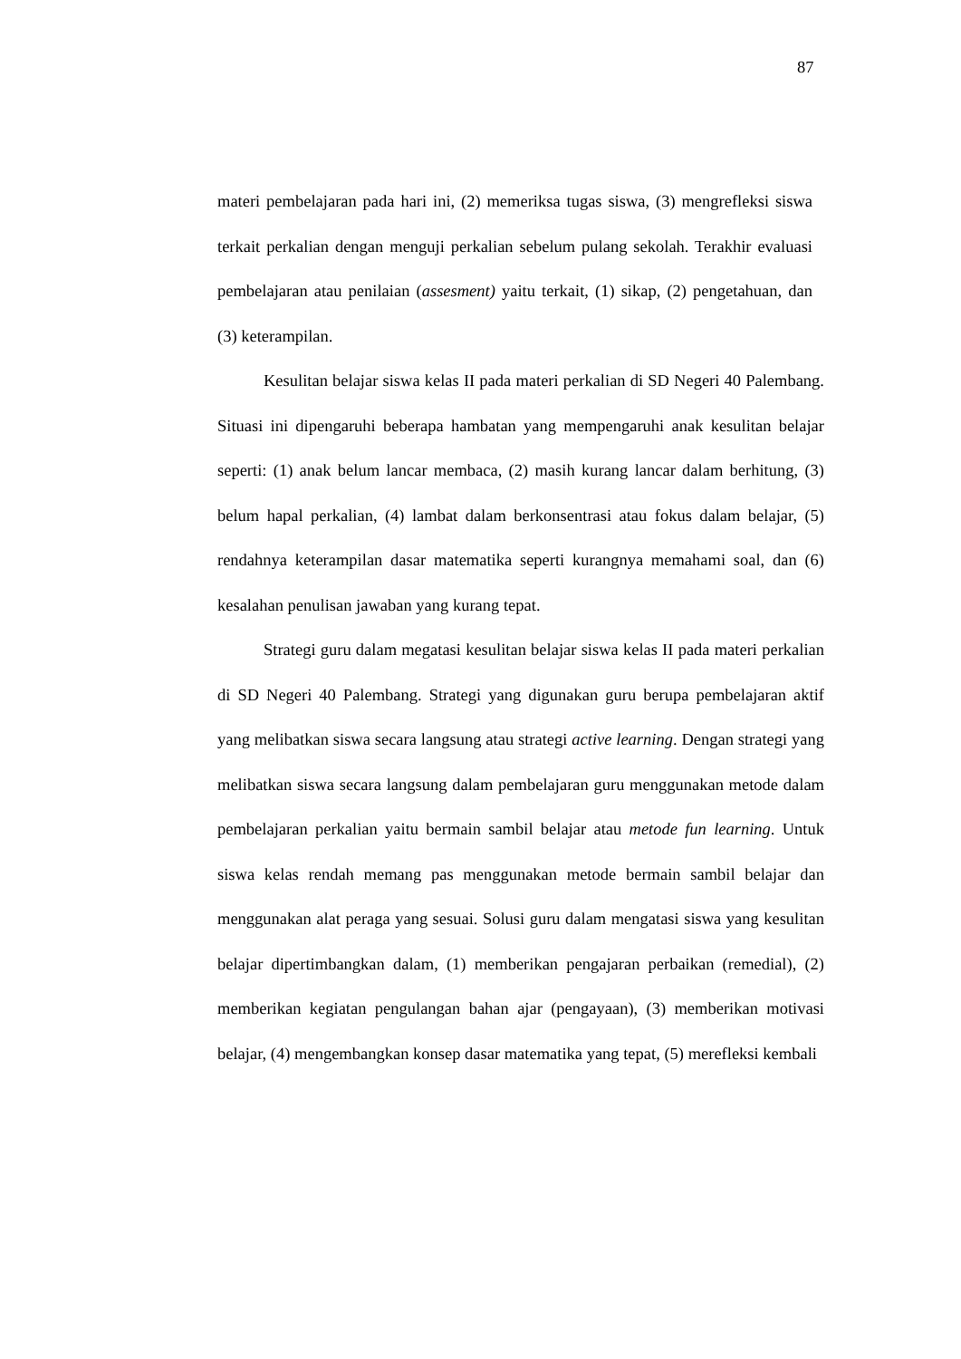87
materi pembelajaran pada hari ini, (2) memeriksa tugas siswa, (3) mengrefleksi siswa terkait perkalian dengan menguji perkalian sebelum pulang sekolah. Terakhir evaluasi pembelajaran atau penilaian (assesment) yaitu terkait, (1) sikap, (2) pengetahuan, dan (3) keterampilan.
Kesulitan belajar siswa kelas II pada materi perkalian di SD Negeri 40 Palembang. Situasi ini dipengaruhi beberapa hambatan yang mempengaruhi anak kesulitan belajar seperti: (1) anak belum lancar membaca, (2) masih kurang lancar dalam berhitung, (3) belum hapal perkalian, (4) lambat dalam berkonsentrasi atau fokus dalam belajar, (5) rendahnya keterampilan dasar matematika seperti kurangnya memahami soal, dan (6) kesalahan penulisan jawaban yang kurang tepat.
Strategi guru dalam megatasi kesulitan belajar siswa kelas II pada materi perkalian di SD Negeri 40 Palembang. Strategi yang digunakan guru berupa pembelajaran aktif yang melibatkan siswa secara langsung atau strategi active learning. Dengan strategi yang melibatkan siswa secara langsung dalam pembelajaran guru menggunakan metode dalam pembelajaran perkalian yaitu bermain sambil belajar atau metode fun learning. Untuk siswa kelas rendah memang pas menggunakan metode bermain sambil belajar dan menggunakan alat peraga yang sesuai. Solusi guru dalam mengatasi siswa yang kesulitan belajar dipertimbangkan dalam, (1) memberikan pengajaran perbaikan (remedial), (2) memberikan kegiatan pengulangan bahan ajar (pengayaan), (3) memberikan motivasi belajar, (4) mengembangkan konsep dasar matematika yang tepat, (5) merefleksi kembali